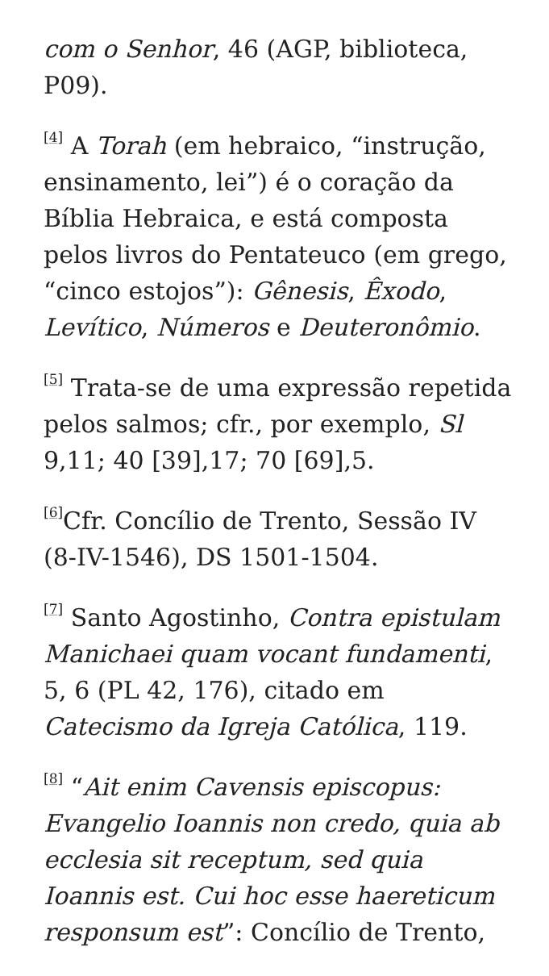com o Senhor, 46 (AGP, biblioteca, P09).
<sup>[4]</sup> A Torah (em hebraico, “instrução, ensinamento, lei”) é o coração da Bíblia Hebraica, e está composta pelos livros do Pentateuco (em grego, “cinco estojos”): Gênesis, Êxodo, Levítico, Números e Deuteronômio.
<sup>[5]</sup> Trata-se de uma expressão repetida pelos salmos; cfr., por exemplo, Sl 9,11; 40 [39],17; 70 [69],5.
<sup>[6]</sup> Cfr. Concílio de Trento, Sessão IV (8-IV-1546), DS 1501-1504.
<sup>[7]</sup> Santo Agostinho, Contra epistulam Manichaei quam vocant fundamenti, 5, 6 (PL 42, 176), citado em Catecismo da Igreja Católica, 119.
<sup>[8]</sup> “Ait enim Cavensis episcopus: Evangelio Ioannis non credo, quia ab ecclesia sit receptum, sed quia Ioannis est. Cui hoc esse haereticum responsum est”: Concílio de Trento,